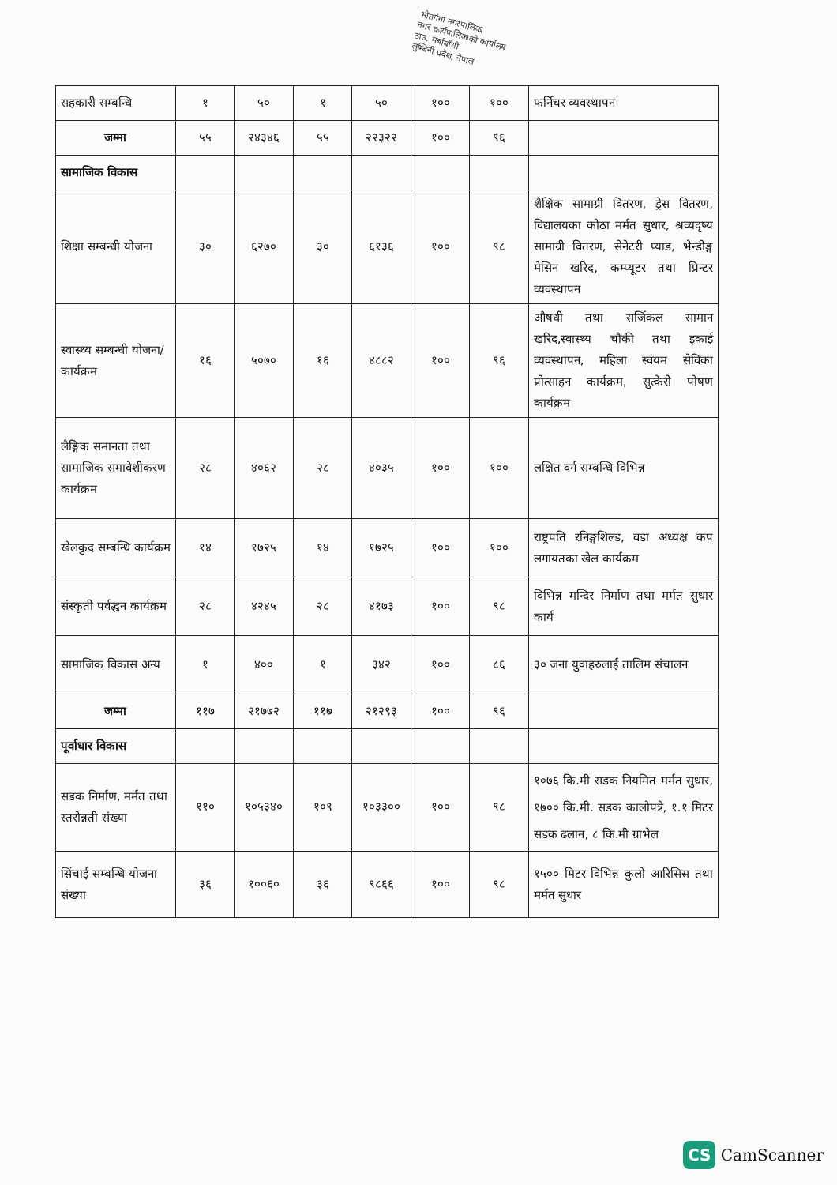भोतगंगा नगरपालिका
नगर कार्यपालिकाको कार्यालय
ठाउ. मर्बाबाँधी
लुम्बिनी प्रदेश, नेपाल
| सहकारी सम्बन्धि | १ | ५० | १ | ५० | १०० | १०० | फर्निचर व्यवस्थापन |
| जम्मा | ५५ | २४३४६ | ५५ | २२३२२ | १०० | ९६ | |
| सामाजिक विकास | | | | | | | |
| शिक्षा सम्बन्धी योजना | ३० | ६२७० | ३० | ६१३६ | १०० | ९८ | शैक्षिक सामाग्री वितरण, ड्रेस वितरण, विद्यालयका कोठा मर्मत सुधार, श्रव्यदृष्य सामाग्री वितरण, सेनेटरी प्याड, भेन्डीङ्ग मेसिन खरिद, कम्प्यूटर तथा प्रिन्टर व्यवस्थापन |
| स्वास्थ्य सम्बन्धी योजना/कार्यक्रम | १६ | ५०७० | १६ | ४८८२ | १०० | ९६ | औषधी तथा सर्जिकल सामान खरिद,स्वास्थ्य चौकी तथा इकाई व्यवस्थापन, महिला स्वंयम सेविका प्रोत्साहन कार्यक्रम, सुत्केरी पोषण कार्यक्रम |
| लैङ्गिक समानता तथा सामाजिक समावेशीकरण कार्यक्रम | २८ | ४०६२ | २८ | ४०३५ | १०० | १०० | लक्षित वर्ग सम्बन्धि विभिन्न |
| खेलकुद सम्बन्धि कार्यक्रम | १४ | १७२५ | १४ | १७२५ | १०० | १०० | राष्ट्रपति रनिङ्गशिल्ड, वडा अध्यक्ष कप लगायतका खेल कार्यक्रम |
| संस्कृती पर्वद्धन कार्यक्रम | २८ | ४२४५ | २८ | ४१७३ | १०० | ९८ | विभिन्न मन्दिर निर्माण तथा मर्मत सुधार कार्य |
| सामाजिक विकास अन्य | १ | ४०० | १ | ३४२ | १०० | ८६ | ३० जना युवाहरुलाई तालिम संचालन |
| जम्मा | ११७ | २१७७२ | ११७ | २१२९३ | १०० | ९६ | |
| पूर्वाधार विकास | | | | | | | |
| सडक निर्माण, मर्मत तथा स्तरोन्नती संख्या | ११० | १०५३४० | १०९ | १०३३०० | १०० | ९८ | १०७६ कि.मी सडक नियमित मर्मत सुधार, १७०० कि.मी. सडक कालोपत्रे, १.१ मिटर सडक ढलान, ८ कि.मी ग्राभेल |
| सिंचाई सम्बन्धि योजना संख्या | ३६ | १००६० | ३६ | ९८६६ | १०० | ९८ | १५०० मिटर विभिन्न कुलो आरिसिस तथा मर्मत सुधार |
CS CamScanner